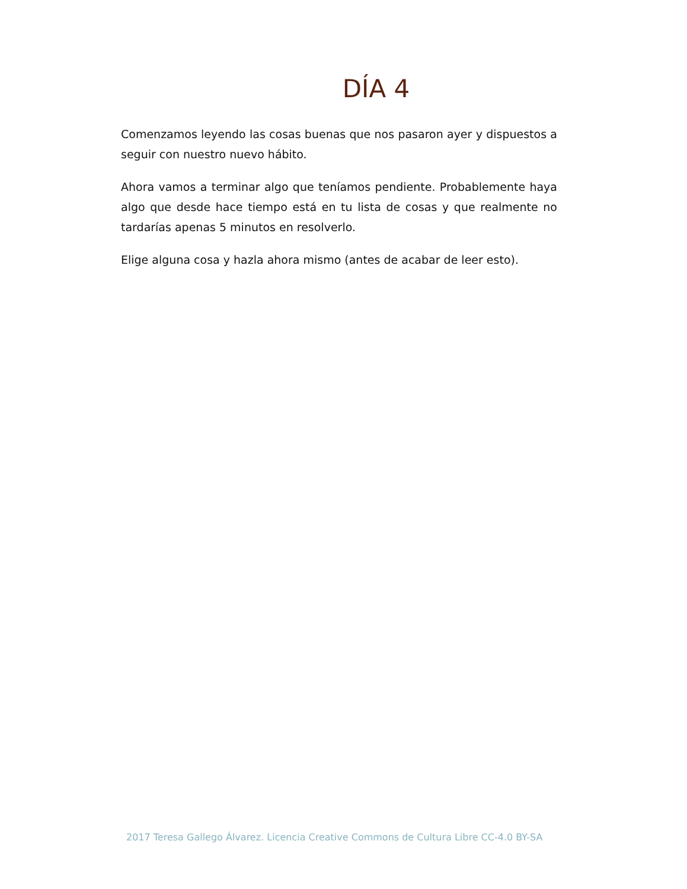DÍA 4
Comenzamos leyendo las cosas buenas que nos pasaron ayer y dispuestos a seguir con nuestro nuevo hábito.
Ahora vamos a terminar algo que teníamos pendiente. Probablemente haya algo que desde hace tiempo está en tu lista de cosas y que realmente no tardarías apenas 5 minutos en resolverlo.
Elige alguna cosa y hazla ahora mismo (antes de acabar de leer esto).
2017 Teresa Gallego Álvarez. Licencia Creative Commons de Cultura Libre CC-4.0 BY-SA